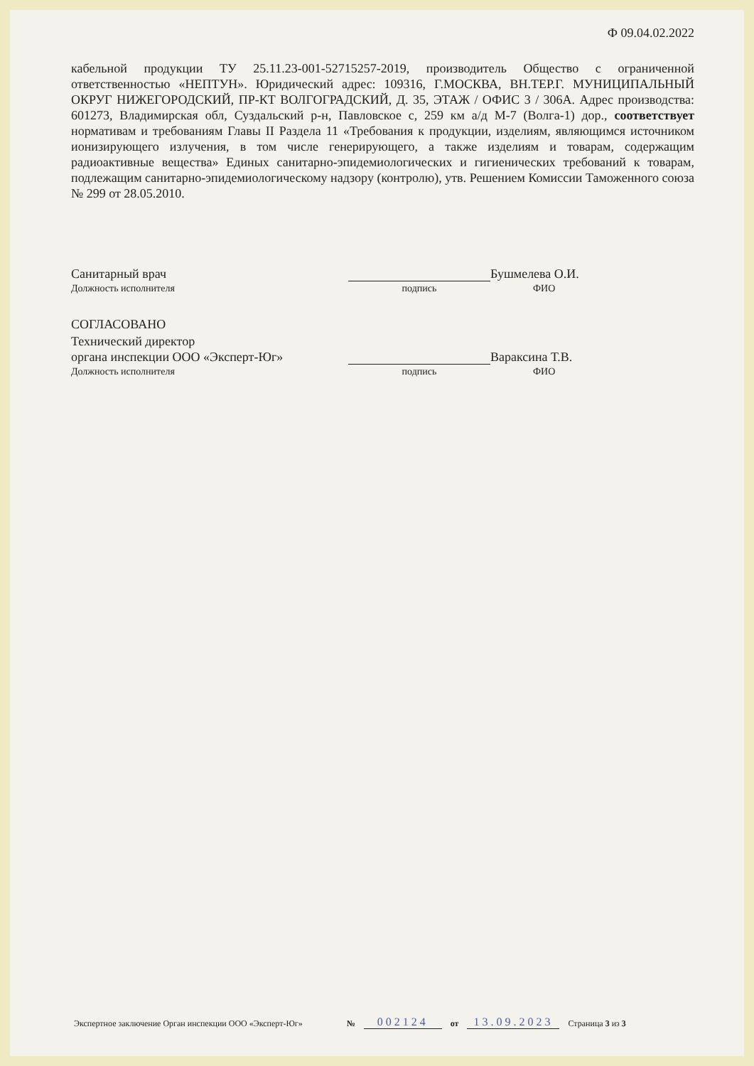Ф 09.04.02.2022
кабельной продукции ТУ 25.11.23-001-52715257-2019, производитель Общество с ограниченной ответственностью «НЕПТУН». Юридический адрес: 109316, Г.МОСКВА, ВН.ТЕР.Г. МУНИЦИПАЛЬНЫЙ ОКРУГ НИЖЕГОРОДСКИЙ, ПР-КТ ВОЛГОГРАДСКИЙ, Д. 35, ЭТАЖ / ОФИС 3 / 306А. Адрес производства: 601273, Владимирская обл, Суздальский р-н, Павловское с, 259 км а/д М-7 (Волга-1) дор., соответствует нормативам и требованиям Главы II Раздела 11 «Требования к продукции, изделиям, являющимся источником ионизирующего излучения, в том числе генерирующего, а также изделиям и товарам, содержащим радиоактивные вещества» Единых санитарно-эпидемиологических и гигиенических требований к товарам, подлежащим санитарно-эпидемиологическому надзору (контролю), утв. Решением Комиссии Таможенного союза № 299 от 28.05.2010.
Санитарный врач
Бушмелева О.И.
Должность исполнителя
подпись
ФИО
СОГЛАСОВАНО
Технический директор
органа инспекции ООО «Эксперт-Юг»
Вараксина Т.В.
Должность исполнителя
подпись
ФИО
Экспертное заключение Орган инспекции ООО «Эксперт-Юг» № 002124 от 13.09.2023 Страница 3 из 3